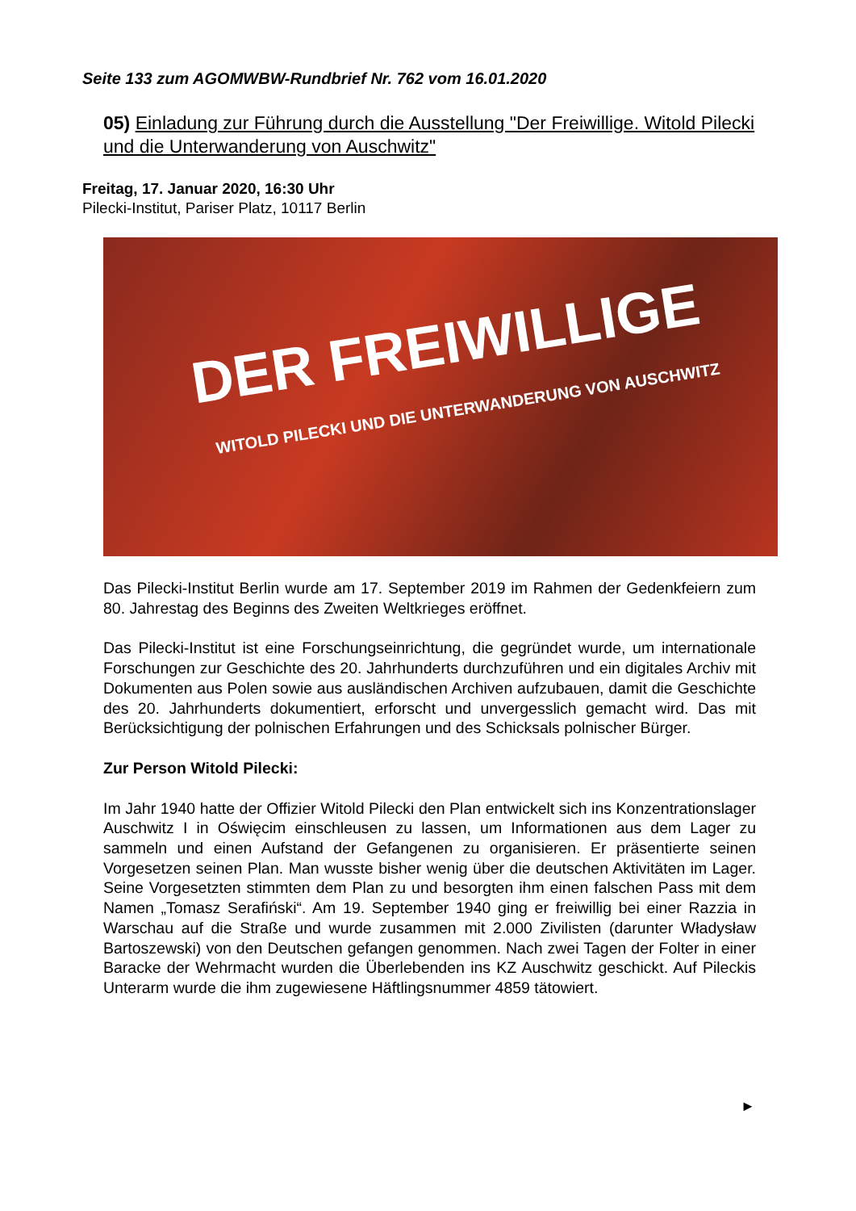Seite 133 zum AGOMWBW-Rundbrief Nr. 762 vom 16.01.2020
05) Einladung zur Führung durch die Ausstellung "Der Freiwillige. Witold Pilecki und die Unterwanderung von Auschwitz"
Freitag, 17. Januar 2020, 16:30 Uhr
Pilecki-Institut, Pariser Platz, 10117 Berlin
DER FREIWILLIGE
WITOLD PILECKI UND DIE UNTERWANDERUNG VON AUSCHWITZ
Das Pilecki-Institut Berlin wurde am 17. September 2019 im Rahmen der Gedenkfeiern zum 80. Jahrestag des Beginns des Zweiten Weltkrieges eröffnet.
Das Pilecki-Institut ist eine Forschungseinrichtung, die gegründet wurde, um internationale Forschungen zur Geschichte des 20. Jahrhunderts durchzuführen und ein digitales Archiv mit Dokumenten aus Polen sowie aus ausländischen Archiven aufzubauen, damit die Geschichte des 20. Jahrhunderts dokumentiert, erforscht und unvergesslich gemacht wird. Das mit Berücksichtigung der polnischen Erfahrungen und des Schicksals polnischer Bürger.
Zur Person Witold Pilecki:
Im Jahr 1940 hatte der Offizier Witold Pilecki den Plan entwickelt sich ins Konzentrationslager Auschwitz I in Oświęcim einschleusen zu lassen, um Informationen aus dem Lager zu sammeln und einen Aufstand der Gefangenen zu organisieren. Er präsentierte seinen Vorgesetzen seinen Plan. Man wusste bisher wenig über die deutschen Aktivitäten im Lager. Seine Vorgesetzten stimmten dem Plan zu und besorgten ihm einen falschen Pass mit dem Namen „Tomasz Serafiński“. Am 19. September 1940 ging er freiwillig bei einer Razzia in Warschau auf die Straße und wurde zusammen mit 2.000 Zivilisten (darunter Władysław Bartoszewski) von den Deutschen gefangen genommen. Nach zwei Tagen der Folter in einer Baracke der Wehrmacht wurden die Überlebenden ins KZ Auschwitz geschickt. Auf Pileckis Unterarm wurde die ihm zugewiesene Häftlingsnummer 4859 tätowiert.
►